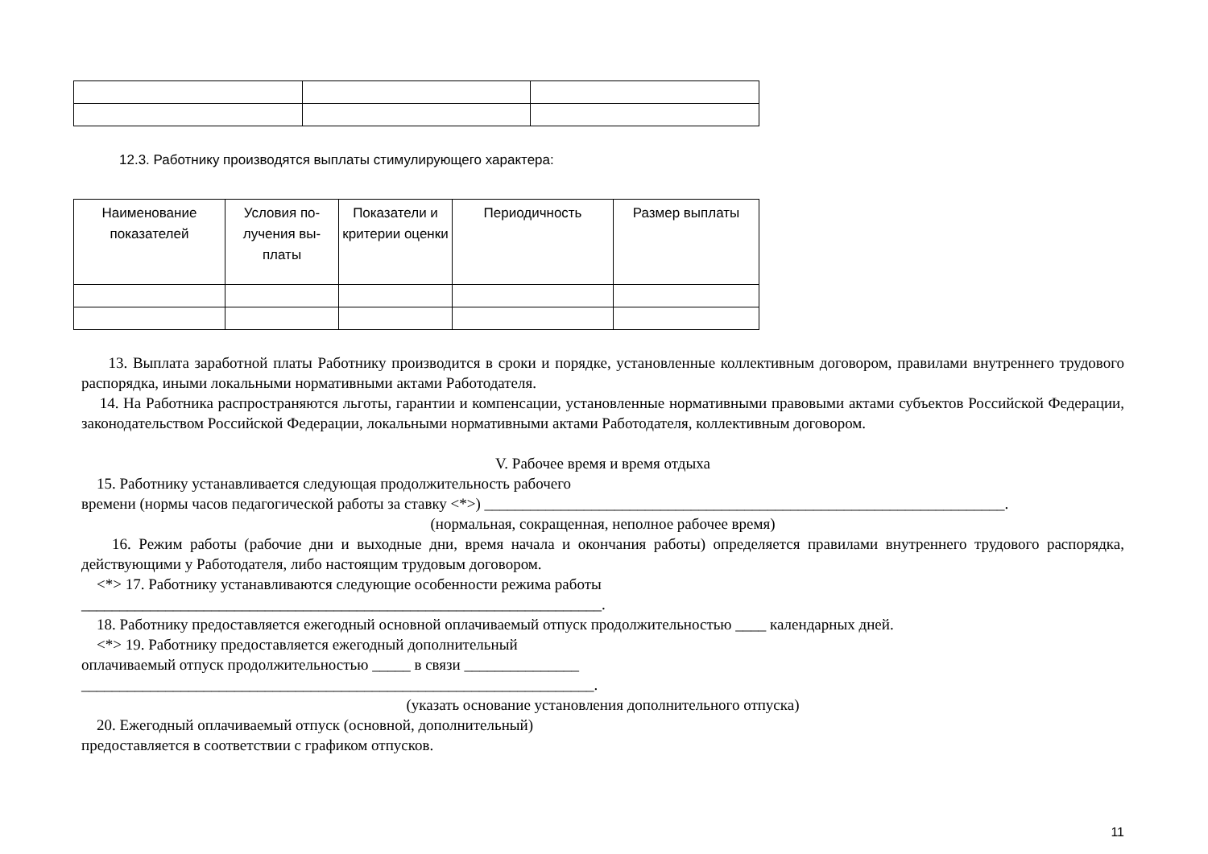12.3. Работнику производятся выплаты стимулирующего характера:
| Наименование показателей | Условия по- лучения вы- платы | Показатели и критерии оценки | Периодичность | Размер выплаты |
| --- | --- | --- | --- | --- |
13. Выплата заработной платы Работнику производится в сроки и порядке, установленные коллективным договором, правилами внутреннего трудового распорядка, иными локальными нормативными актами Работодателя.
14. На Работника распространяются льготы, гарантии и компенсации, установленные нормативными правовыми актами субъектов Российской Федерации, законодательством Российской Федерации, локальными нормативными актами Работодателя, коллективным договором.
V. Рабочее время и время отдыха
15. Работнику устанавливается следующая продолжительность рабочего
времени (нормы часов педагогической работы за ставку <*>) ____________________________________________________________________.
(нормальная, сокращенная, неполное рабочее время)
16. Режим работы (рабочие дни и выходные дни, время начала и окончания работы) определяется правилами внутреннего трудового распорядка, действующими у Работодателя, либо настоящим трудовым договором.
<*> 17. Работнику устанавливаются следующие особенности режима работы
____________________________________________________________________.
18. Работнику предоставляется ежегодный основной оплачиваемый отпуск продолжительностью ____ календарных дней.
<*> 19. Работнику предоставляется ежегодный дополнительный
оплачиваемый отпуск продолжительностью _____ в связи _______________
___________________________________________________________________.
(указать основание установления дополнительного отпуска)
20. Ежегодный оплачиваемый отпуск (основной, дополнительный)
предоставляется в соответствии с графиком отпусков.
11